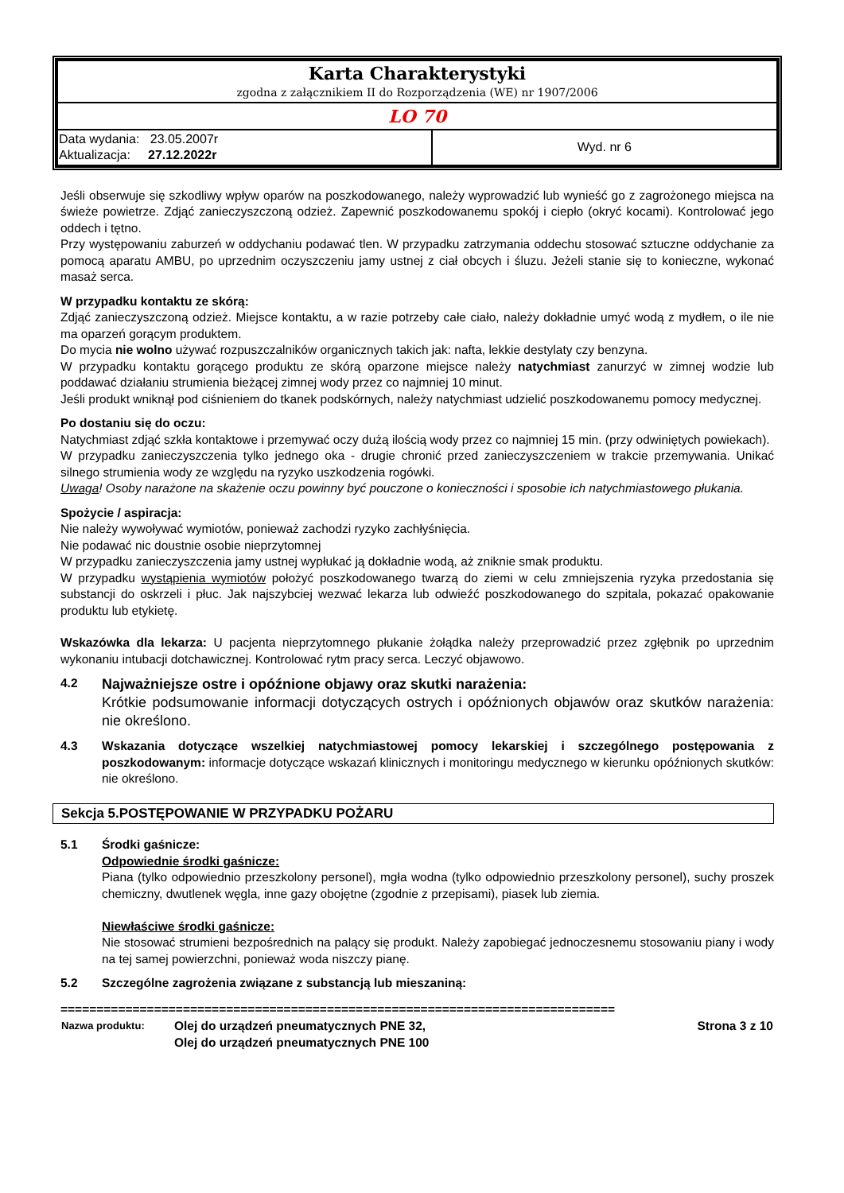| Karta Charakterystyki zgodna z załącznikiem II do Rozporządzenia (WE) nr 1907/2006 | |
| LO 70 | |
| Data wydania: 23.05.2007r Aktualizacja: 27.12.2022r | Wyd. nr 6 |
Jeśli obserwuje się szkodliwy wpływ oparów na poszkodowanego, należy wyprowadzić lub wynieść go z zagrożonego miejsca na świeże powietrze. Zdjąć zanieczyszczoną odzież. Zapewnić poszkodowanemu spokój i ciepło (okryć kocami). Kontrolować jego oddech i tętno.
Przy występowaniu zaburzeń w oddychaniu podawać tlen. W przypadku zatrzymania oddechu stosować sztuczne oddychanie za pomocą aparatu AMBU, po uprzednim oczyszczeniu jamy ustnej z ciał obcych i śluzu. Jeżeli stanie się to konieczne, wykonać masaż serca.
W przypadku kontaktu ze skórą:
Zdjąć zanieczyszczoną odzież. Miejsce kontaktu, a w razie potrzeby całe ciało, należy dokładnie umyć wodą z mydłem, o ile nie ma oparzeń gorącym produktem.
Do mycia nie wolno używać rozpuszczalników organicznych takich jak: nafta, lekkie destylaty czy benzyna.
W przypadku kontaktu gorącego produktu ze skórą oparzone miejsce należy natychmiast zanurzyć w zimnej wodzie lub poddawać działaniu strumienia bieżącej zimnej wody przez co najmniej 10 minut.
Jeśli produkt wniknął pod ciśnieniem do tkanek podskórnych, należy natychmiast udzielić poszkodowanemu pomocy medycznej.
Po dostaniu się do oczu:
Natychmiast zdjąć szkła kontaktowe i przemywać oczy dużą ilością wody przez co najmniej 15 min. (przy odwiniętych powiekach).
W przypadku zanieczyszczenia tylko jednego oka - drugie chronić przed zanieczyszczeniem w trakcie przemywania. Unikać silnego strumienia wody ze względu na ryzyko uszkodzenia rogówki.
Uwaga! Osoby narażone na skażenie oczu powinny być pouczone o konieczności i sposobie ich natychmiastowego płukania.
Spożycie / aspiracja:
Nie należy wywoływać wymiotów, ponieważ zachodzi ryzyko zachłyśnięcia.
Nie podawać nic doustnie osobie nieprzytomnej
W przypadku zanieczyszczenia jamy ustnej wypłukać ją dokładnie wodą, aż zniknie smak produktu.
W przypadku wystąpienia wymiotów położyć poszkodowanego twarzą do ziemi w celu zmniejszenia ryzyka przedostania się substancji do oskrzeli i płuc. Jak najszybciej wezwać lekarza lub odwieźć poszkodowanego do szpitala, pokazać opakowanie produktu lub etykietę.
Wskazówka dla lekarza: U pacjenta nieprzytomnego płukanie żołądka należy przeprowadzić przez zgłębnik po uprzednim wykonaniu intubacji dotchawicznej. Kontrolować rytm pracy serca. Leczyć objawowo.
4.2
Najważniejsze ostre i opóźnione objawy oraz skutki narażenia:
Krótkie podsumowanie informacji dotyczących ostrych i opóźnionych objawów oraz skutków narażenia: nie określono.
4.3 Wskazania dotyczące wszelkiej natychmiastowej pomocy lekarskiej i szczególnego postępowania z poszkodowanym: informacje dotyczące wskazań klinicznych i monitoringu medycznego w kierunku opóźnionych skutków: nie określono.
Sekcja 5.POSTĘPOWANIE W PRZYPADKU POŻARU
5.1 Środki gaśnicze:
Odpowiednie środki gaśnicze:
Piana (tylko odpowiednio przeszkolony personel), mgła wodna (tylko odpowiednio przeszkolony personel), suchy proszek chemiczny, dwutlenek węgla, inne gazy obojętne (zgodnie z przepisami), piasek lub ziemia.
Niewłaściwe środki gaśnicze:
Nie stosować strumieni bezpośrednich na palący się produkt. Należy zapobiegać jednoczesnemu stosowaniu piany i wody na tej samej powierzchni, ponieważ woda niszczy pianę.
5.2 Szczególne zagrożenia związane z substancją lub mieszaniną:
=============================================================================
| Nazwa produktu: | Olej do urządzeń pneumatycznych PNE 32, Olej do urządzeń pneumatycznych PNE 100 | Strona 3 z 10 |